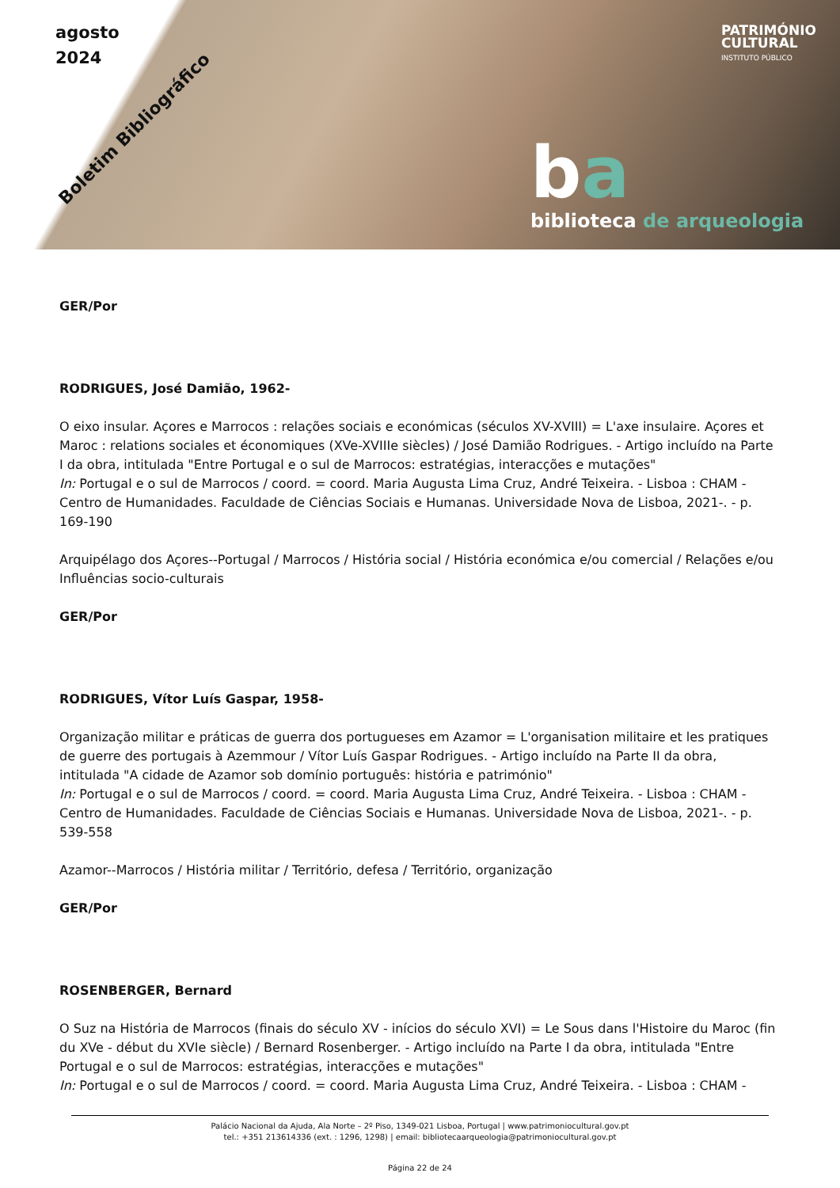agosto
2024
Boletim Bibliográfico
PATRIMÓNIO
CULTURAL
INSTITUTO PÚBLICO
ba
biblioteca de arqueologia
GER/Por
RODRIGUES, José Damião, 1962-
O eixo insular. Açores e Marrocos : relações sociais e económicas (séculos XV-XVIII) = L'axe insulaire. Açores et Maroc : relations sociales et économiques (XVe-XVIIIe siècles) / José Damião Rodrigues. - Artigo incluído na Parte I da obra, intitulada "Entre Portugal e o sul de Marrocos: estratégias, interacções e mutações"
In: Portugal e o sul de Marrocos / coord. = coord. Maria Augusta Lima Cruz, André Teixeira. - Lisboa : CHAM - Centro de Humanidades. Faculdade de Ciências Sociais e Humanas. Universidade Nova de Lisboa, 2021-. - p. 169-190
Arquipélago dos Açores--Portugal / Marrocos / História social / História económica e/ou comercial / Relações e/ou Influências socio-culturais
GER/Por
RODRIGUES, Vítor Luís Gaspar, 1958-
Organização militar e práticas de guerra dos portugueses em Azamor = L'organisation militaire et les pratiques de guerre des portugais à Azemmour / Vítor Luís Gaspar Rodrigues. - Artigo incluído na Parte II da obra, intitulada "A cidade de Azamor sob domínio português: história e património"
In: Portugal e o sul de Marrocos / coord. = coord. Maria Augusta Lima Cruz, André Teixeira. - Lisboa : CHAM - Centro de Humanidades. Faculdade de Ciências Sociais e Humanas. Universidade Nova de Lisboa, 2021-. - p. 539-558
Azamor--Marrocos / História militar / Território, defesa / Território, organização
GER/Por
ROSENBERGER, Bernard
O Suz na História de Marrocos (finais do século XV - inícios do século XVI) = Le Sous dans l'Histoire du Maroc (fin du XVe - début du XVIe siècle) / Bernard Rosenberger. - Artigo incluído na Parte I da obra, intitulada "Entre Portugal e o sul de Marrocos: estratégias, interacções e mutações"
In: Portugal e o sul de Marrocos / coord. = coord. Maria Augusta Lima Cruz, André Teixeira. - Lisboa : CHAM -
Palácio Nacional da Ajuda, Ala Norte – 2º Piso, 1349-021 Lisboa, Portugal | www.patrimoniocultural.gov.pt
tel.: +351 213614336 (ext. : 1296, 1298) | email: bibliotecaarqueologia@patrimoniocultural.gov.pt
Página 22 de 24